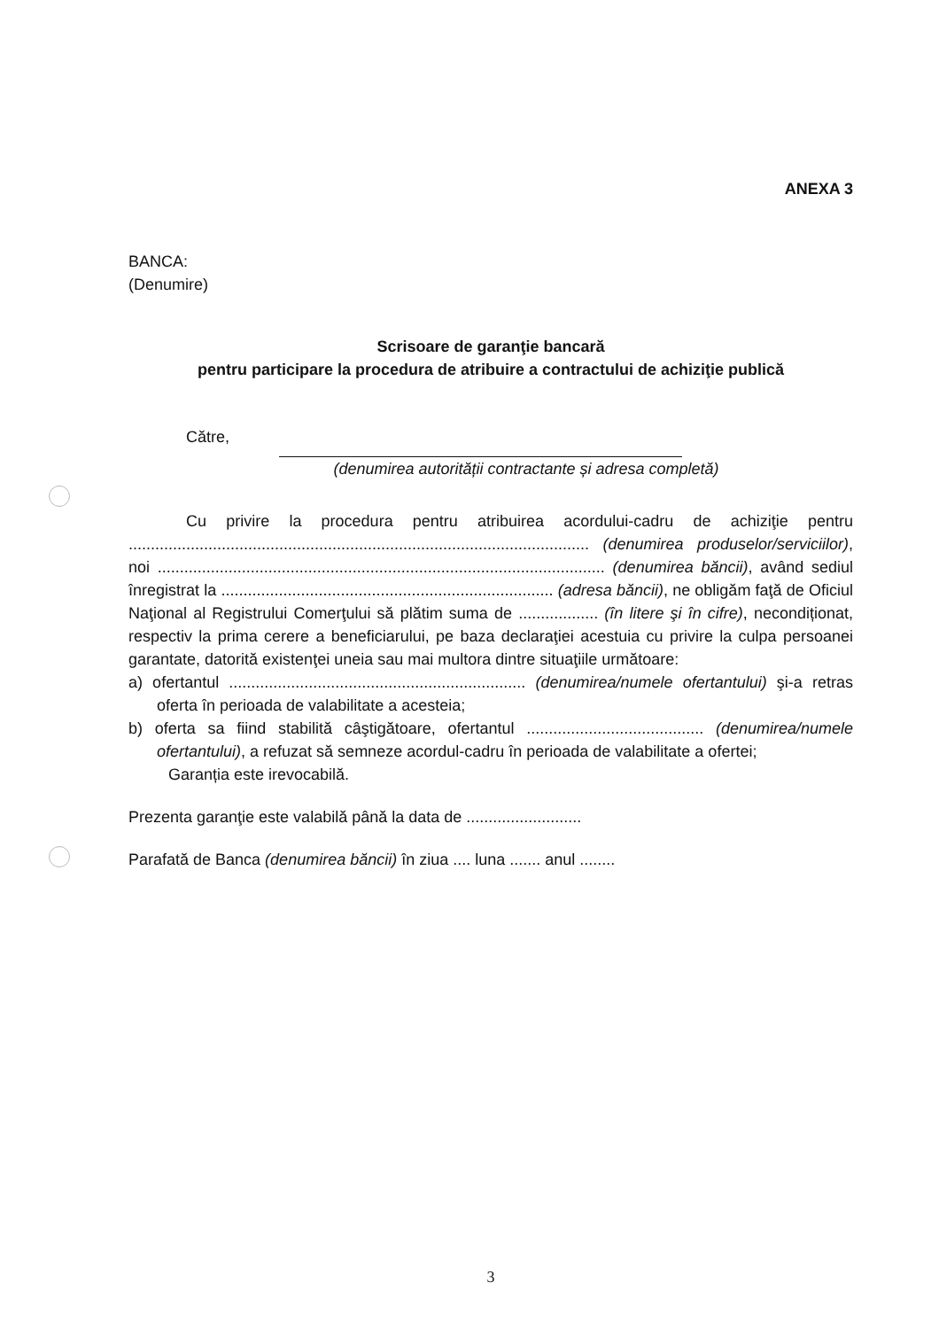ANEXA 3
BANCA:
(Denumire)
Scrisoare de garanţie bancară
pentru participare la procedura de atribuire a contractului de achiziţie publică
Către,
(denumirea autorității contractante și adresa completă)
Cu privire la procedura pentru atribuirea acordului-cadru de achiziţie pentru ........................................................................................................ (denumirea produselor/serviciilor), noi ..................................................................................................... (denumirea băncii), având sediul înregistrat la ........................................................................... (adresa băncii), ne obligăm faţă de Oficiul Naţional al Registrului Comerţului să plătim suma de .................. (în litere şi în cifre), necondiționat, respectiv la prima cerere a beneficiarului, pe baza declaraţiei acestuia cu privire la culpa persoanei garantate, datorită existenţei uneia sau mai multora dintre situaţiile următoare:
a) ofertantul ................................................................... (denumirea/numele ofertantului) şi-a retras oferta în perioada de valabilitate a acesteia;
b) oferta sa fiind stabilită câştigătoare, ofertantul ........................................ (denumirea/numele ofertantului), a refuzat să semneze acordul-cadru în perioada de valabilitate a ofertei;
Garanția este irevocabilă.
Prezenta garanţie este valabilă până la data de ..........................
Parafată de Banca (denumirea băncii) în ziua .... luna ....... anul ........
3